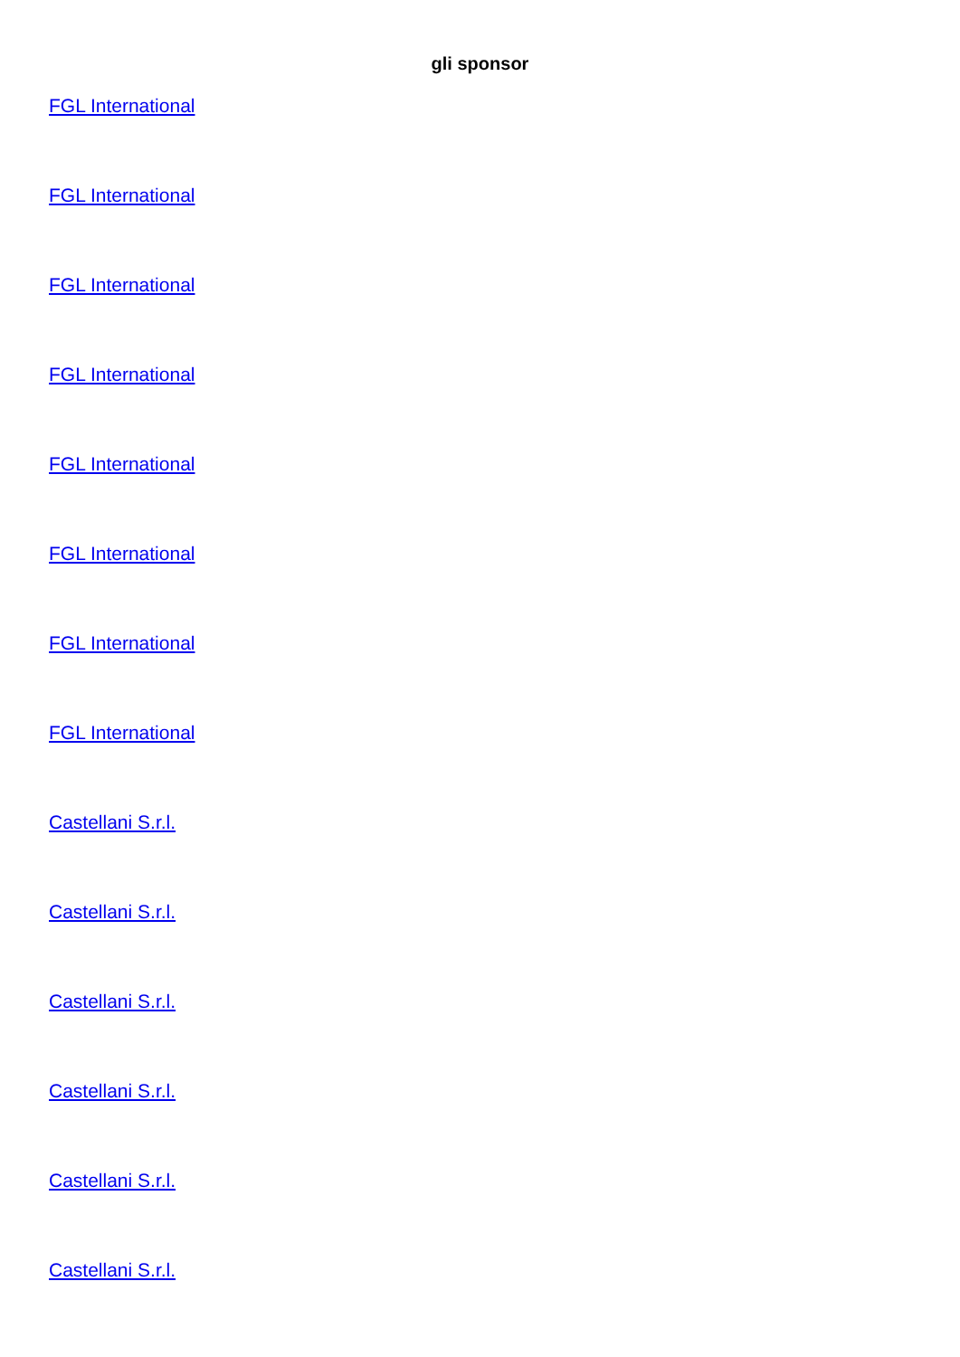gli sponsor
FGL International
FGL International
FGL International
FGL International
FGL International
FGL International
FGL International
FGL International
Castellani S.r.l.
Castellani S.r.l.
Castellani S.r.l.
Castellani S.r.l.
Castellani S.r.l.
Castellani S.r.l.